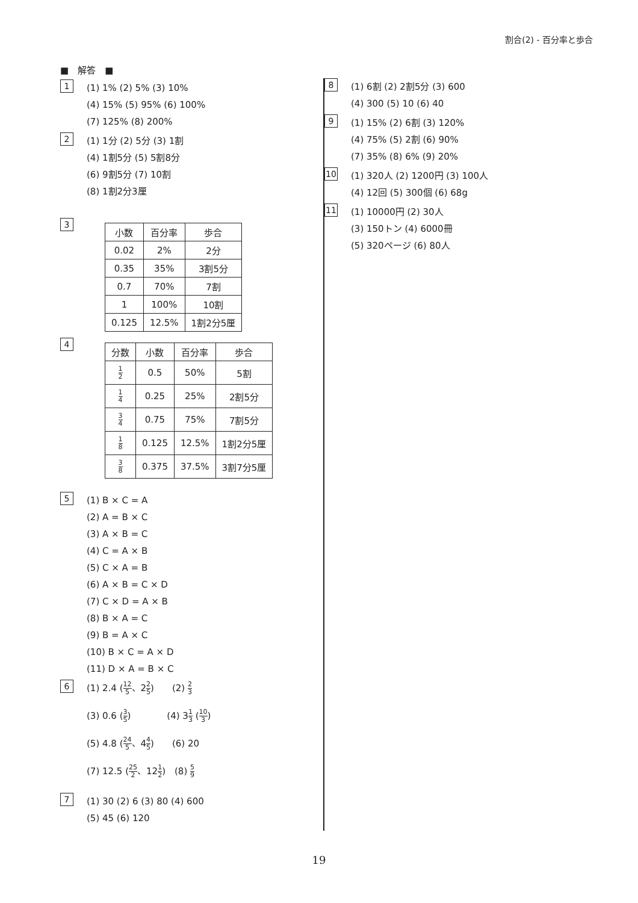割合(2) - 百分率と歩合
■　解答　■
1
(1) 1% (2) 5% (3) 10%
(4) 15% (5) 95% (6) 100%
(7) 125% (8) 200%
2
(1) 1分 (2) 5分 (3) 1割
(4) 1割5分 (5) 5割8分
(6) 9割5分 (7) 10割
(8) 1割2分3厘
3
| 小数 | 百分率 | 歩合 |
| --- | --- | --- |
| 0.02 | 2% | 2分 |
| 0.35 | 35% | 3割5分 |
| 0.7 | 70% | 7割 |
| 1 | 100% | 10割 |
| 0.125 | 12.5% | 1割2分5厘 |
4
| 分数 | 小数 | 百分率 | 歩合 |
| --- | --- | --- | --- |
| 1 2 | 0.5 | 50% | 5割 |
| 1 4 | 0.25 | 25% | 2割5分 |
| 3 4 | 0.75 | 75% | 7割5分 |
| 1 8 | 0.125 | 12.5% | 1割2分5厘 |
| 3 8 | 0.375 | 37.5% | 3割7分5厘 |
5
(1) B × C = A
(2) A = B × C
(3) A × B = C
(4) C = A × B
(5) C × A = B
(6) A × B = C × D
(7) C × D = A × B
(8) B × A = C
(9) B = A × C
(10) B × C = A × D
(11) D × A = B × C
6
(1) 2.4 (12 5、22 5)　　(2) 2 3
(3) 0.6 (3 5)　　　　(4) 31 3 (10 3)
(5) 4.8 (24 5、44 5)　　(6) 20
(7) 12.5 (25 2、121 2)　(8) 5 9
7
(1) 30 (2) 6 (3) 80 (4) 600
(5) 45 (6) 120
8
(1) 6割 (2) 2割5分 (3) 600
(4) 300 (5) 10 (6) 40
9
(1) 15% (2) 6割 (3) 120%
(4) 75% (5) 2割 (6) 90%
(7) 35% (8) 6% (9) 20%
10
(1) 320人 (2) 1200円 (3) 100人
(4) 12回 (5) 300個 (6) 68g
11
(1) 10000円 (2) 30人
(3) 150トン (4) 6000冊
(5) 320ページ (6) 80人
19